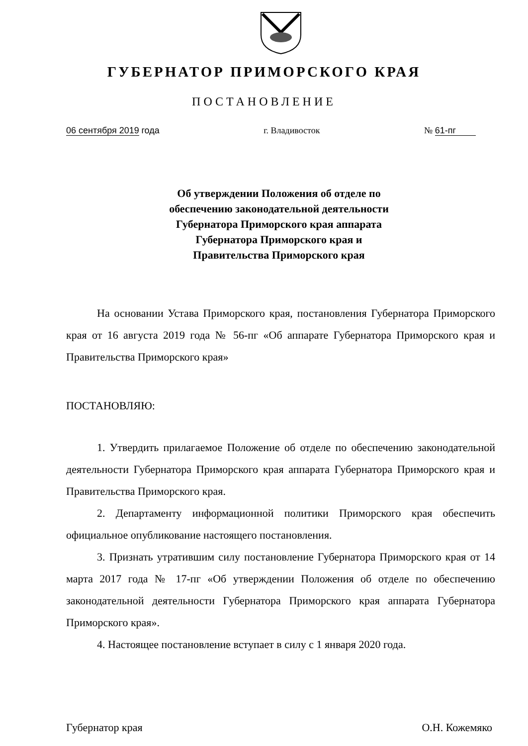ГУБЕРНАТОР ПРИМОРСКОГО КРАЯ
ПОСТАНОВЛЕНИЕ
06 сентября 2019 года г. Владивосток № 61-пг
Об утверждении Положения об отделе по
обеспечению законодательной деятельности
Губернатора Приморского края аппарата
Губернатора Приморского края и
Правительства Приморского края
На основании Устава Приморского края, постановления Губернатора Приморского края от 16 августа 2019 года № 56-пг «Об аппарате Губернатора Приморского края и Правительства Приморского края»
ПОСТАНОВЛЯЮ:
1. Утвердить прилагаемое Положение об отделе по обеспечению законодательной деятельности Губернатора Приморского края аппарата Губернатора Приморского края и Правительства Приморского края.
2. Департаменту информационной политики Приморского края обеспечить официальное опубликование настоящего постановления.
3. Признать утратившим силу постановление Губернатора Приморского края от 14 марта 2017 года № 17-пг «Об утверждении Положения об отделе по обеспечению законодательной деятельности Губернатора Приморского края аппарата Губернатора Приморского края».
4. Настоящее постановление вступает в силу с 1 января 2020 года.
Губернатор края О.Н. Кожемяко